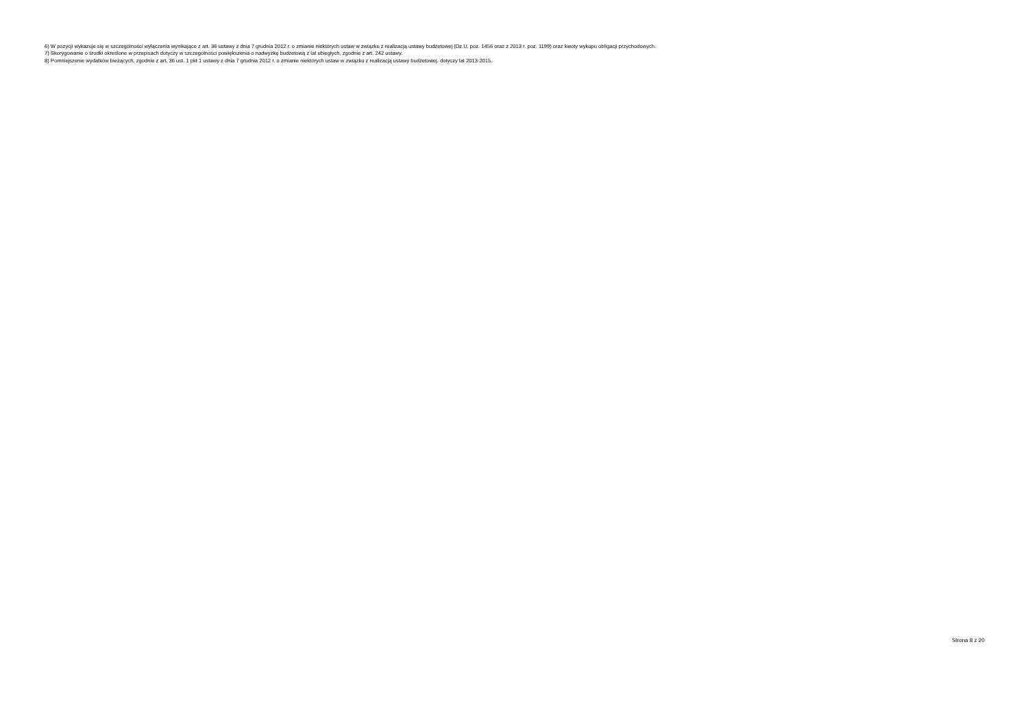6) W pozycji wykazuje się w szczególności wyłączenia wynikające z art. 36 ustawy z dnia 7 grudnia 2012 r. o zmianie niektórych ustaw w związku z realizacją ustawy budżetowej (Dz.U. poz. 1456 oraz z 2013 r. poz. 1199) oraz kwoty wykupu obligacji przychodowych.
7) Skorygowanie o środki określone w przepisach dotyczy w szczególności powiększenia o nadwyżkę budżetową z lat ubiegłych, zgodnie z art. 242 ustawy.
8) Pomniejszenie wydatków bieżących, zgodnie z art. 36 ust. 1 pkt 1 ustawy z dnia 7 grudnia 2012 r. o zmianie niektórych ustaw w związku z realizacją ustawy budżetowej, dotyczy lat 2013-2015.
Strona 8 z 20